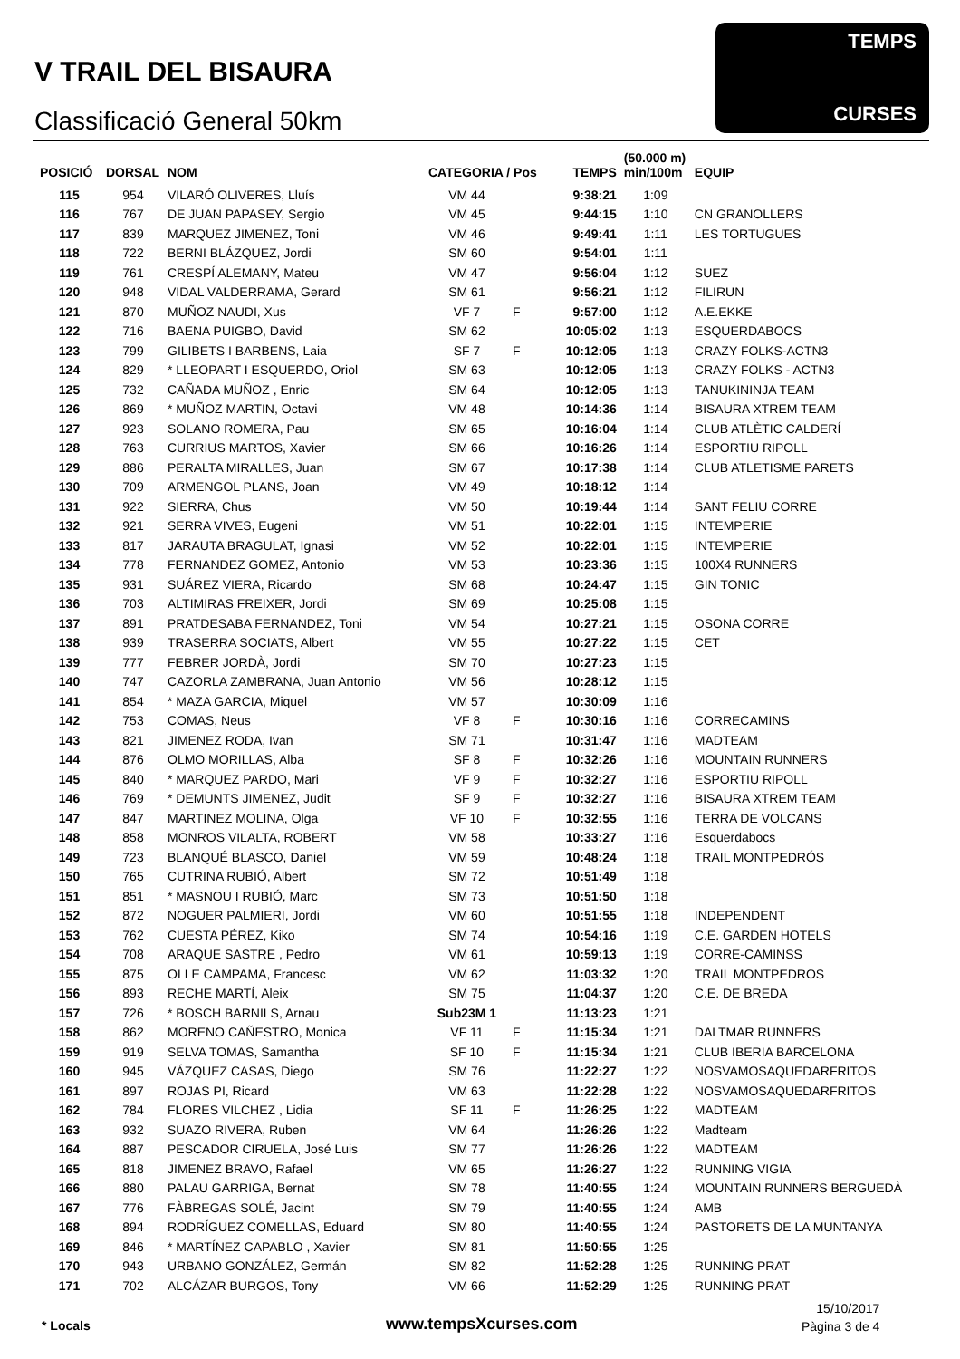V TRAIL DEL BISAURA
Classificació General 50km
TEMPS
CURSES
| POSICIÓ | DORSAL | NOM | CATEGORIA / Pos | | TEMPS | (50.000 m) min/100m | EQUIP |
| --- | --- | --- | --- | --- | --- | --- | --- |
| 115 | 954 | VILARÓ OLIVERES, Lluís | VM 44 | | 9:38:21 | 1:09 | |
| 116 | 767 | DE JUAN PAPASEY, Sergio | VM 45 | | 9:44:15 | 1:10 | CN GRANOLLERS |
| 117 | 839 | MARQUEZ JIMENEZ, Toni | VM 46 | | 9:49:41 | 1:11 | LES TORTUGUES |
| 118 | 722 | BERNI BLÁZQUEZ, Jordi | SM 60 | | 9:54:01 | 1:11 | |
| 119 | 761 | CRESPÍ ALEMANY, Mateu | VM 47 | | 9:56:04 | 1:12 | SUEZ |
| 120 | 948 | VIDAL VALDERRAMA, Gerard | SM 61 | | 9:56:21 | 1:12 | FILIRUN |
| 121 | 870 | MUÑOZ NAUDI, Xus | VF 7 | F | 9:57:00 | 1:12 | A.E.EKKE |
| 122 | 716 | BAENA PUIGBO, David | SM 62 | | 10:05:02 | 1:13 | ESQUERDABOCS |
| 123 | 799 | GILIBETS I BARBENS, Laia | SF 7 | F | 10:12:05 | 1:13 | CRAZY FOLKS-ACTN3 |
| 124 | 829 | * LLEOPART I ESQUERDO, Oriol | SM 63 | | 10:12:05 | 1:13 | CRAZY FOLKS - ACTN3 |
| 125 | 732 | CAÑADA MUÑOZ , Enric | SM 64 | | 10:12:05 | 1:13 | TANUKININJA TEAM |
| 126 | 869 | * MUÑOZ MARTIN, Octavi | VM 48 | | 10:14:36 | 1:14 | BISAURA XTREM TEAM |
| 127 | 923 | SOLANO ROMERA, Pau | SM 65 | | 10:16:04 | 1:14 | CLUB ATLÈTIC CALDERÍ |
| 128 | 763 | CURRIUS MARTOS, Xavier | SM 66 | | 10:16:26 | 1:14 | ESPORTIU RIPOLL |
| 129 | 886 | PERALTA MIRALLES, Juan | SM 67 | | 10:17:38 | 1:14 | CLUB ATLETISME PARETS |
| 130 | 709 | ARMENGOL PLANS, Joan | VM 49 | | 10:18:12 | 1:14 | |
| 131 | 922 | SIERRA, Chus | VM 50 | | 10:19:44 | 1:14 | SANT FELIU CORRE |
| 132 | 921 | SERRA VIVES, Eugeni | VM 51 | | 10:22:01 | 1:15 | INTEMPERIE |
| 133 | 817 | JARAUTA BRAGULAT, Ignasi | VM 52 | | 10:22:01 | 1:15 | INTEMPERIE |
| 134 | 778 | FERNANDEZ GOMEZ, Antonio | VM 53 | | 10:23:36 | 1:15 | 100X4 RUNNERS |
| 135 | 931 | SUÁREZ VIERA, Ricardo | SM 68 | | 10:24:47 | 1:15 | GIN TONIC |
| 136 | 703 | ALTIMIRAS FREIXER, Jordi | SM 69 | | 10:25:08 | 1:15 | |
| 137 | 891 | PRATDESABA FERNANDEZ, Toni | VM 54 | | 10:27:21 | 1:15 | OSONA CORRE |
| 138 | 939 | TRASERRA SOCIATS, Albert | VM 55 | | 10:27:22 | 1:15 | CET |
| 139 | 777 | FEBRER JORDÀ, Jordi | SM 70 | | 10:27:23 | 1:15 | |
| 140 | 747 | CAZORLA ZAMBRANA, Juan Antonio | VM 56 | | 10:28:12 | 1:15 | |
| 141 | 854 | * MAZA GARCIA, Miquel | VM 57 | | 10:30:09 | 1:16 | |
| 142 | 753 | COMAS, Neus | VF 8 | F | 10:30:16 | 1:16 | CORRECAMINS |
| 143 | 821 | JIMENEZ RODA, Ivan | SM 71 | | 10:31:47 | 1:16 | MADTEAM |
| 144 | 876 | OLMO MORILLAS, Alba | SF 8 | F | 10:32:26 | 1:16 | MOUNTAIN RUNNERS |
| 145 | 840 | * MARQUEZ PARDO, Mari | VF 9 | F | 10:32:27 | 1:16 | ESPORTIU RIPOLL |
| 146 | 769 | * DEMUNTS JIMENEZ, Judit | SF 9 | F | 10:32:27 | 1:16 | BISAURA XTREM TEAM |
| 147 | 847 | MARTINEZ MOLINA, Olga | VF 10 | F | 10:32:55 | 1:16 | TERRA DE VOLCANS |
| 148 | 858 | MONROS VILALTA, ROBERT | VM 58 | | 10:33:27 | 1:16 | Esquerdabocs |
| 149 | 723 | BLANQUÉ BLASCO, Daniel | VM 59 | | 10:48:24 | 1:18 | TRAIL MONTPEDRÓS |
| 150 | 765 | CUTRINA RUBIÓ, Albert | SM 72 | | 10:51:49 | 1:18 | |
| 151 | 851 | * MASNOU I RUBIÓ, Marc | SM 73 | | 10:51:50 | 1:18 | |
| 152 | 872 | NOGUER PALMIERI, Jordi | VM 60 | | 10:51:55 | 1:18 | INDEPENDENT |
| 153 | 762 | CUESTA PÉREZ, Kiko | SM 74 | | 10:54:16 | 1:19 | C.E. GARDEN HOTELS |
| 154 | 708 | ARAQUE SASTRE , Pedro | VM 61 | | 10:59:13 | 1:19 | CORRE-CAMINSS |
| 155 | 875 | OLLE CAMPAMA, Francesc | VM 62 | | 11:03:32 | 1:20 | TRAIL MONTPEDROS |
| 156 | 893 | RECHE MARTÍ, Aleix | SM 75 | | 11:04:37 | 1:20 | C.E. DE BREDA |
| 157 | 726 | * BOSCH BARNILS, Arnau | Sub23M 1 | | 11:13:23 | 1:21 | |
| 158 | 862 | MORENO CAÑESTRO, Monica | VF 11 | F | 11:15:34 | 1:21 | DALTMAR RUNNERS |
| 159 | 919 | SELVA TOMAS, Samantha | SF 10 | F | 11:15:34 | 1:21 | CLUB IBERIA BARCELONA |
| 160 | 945 | VÁZQUEZ CASAS, Diego | SM 76 | | 11:22:27 | 1:22 | NOSVAMOSAQUEDARFRITOS |
| 161 | 897 | ROJAS PI, Ricard | VM 63 | | 11:22:28 | 1:22 | NOSVAMOSAQUEDARFRITOS |
| 162 | 784 | FLORES VILCHEZ , Lidia | SF 11 | F | 11:26:25 | 1:22 | MADTEAM |
| 163 | 932 | SUAZO RIVERA, Ruben | VM 64 | | 11:26:26 | 1:22 | Madteam |
| 164 | 887 | PESCADOR CIRUELA, José Luis | SM 77 | | 11:26:26 | 1:22 | MADTEAM |
| 165 | 818 | JIMENEZ BRAVO, Rafael | VM 65 | | 11:26:27 | 1:22 | RUNNING VIGIA |
| 166 | 880 | PALAU GARRIGA, Bernat | SM 78 | | 11:40:55 | 1:24 | MOUNTAIN RUNNERS BERGUEDÀ |
| 167 | 776 | FÀBREGAS SOLÉ, Jacint | SM 79 | | 11:40:55 | 1:24 | AMB |
| 168 | 894 | RODRÍGUEZ COMELLAS, Eduard | SM 80 | | 11:40:55 | 1:24 | PASTORETS DE LA MUNTANYA |
| 169 | 846 | * MARTÍNEZ CAPABLO , Xavier | SM 81 | | 11:50:55 | 1:25 | |
| 170 | 943 | URBANO GONZÁLEZ, Germán | SM 82 | | 11:52:28 | 1:25 | RUNNING PRAT |
| 171 | 702 | ALCÁZAR BURGOS, Tony | VM 66 | | 11:52:29 | 1:25 | RUNNING PRAT |
* Locals www.tempsXcurses.com
15/10/2017
Pàgina 3 de 4